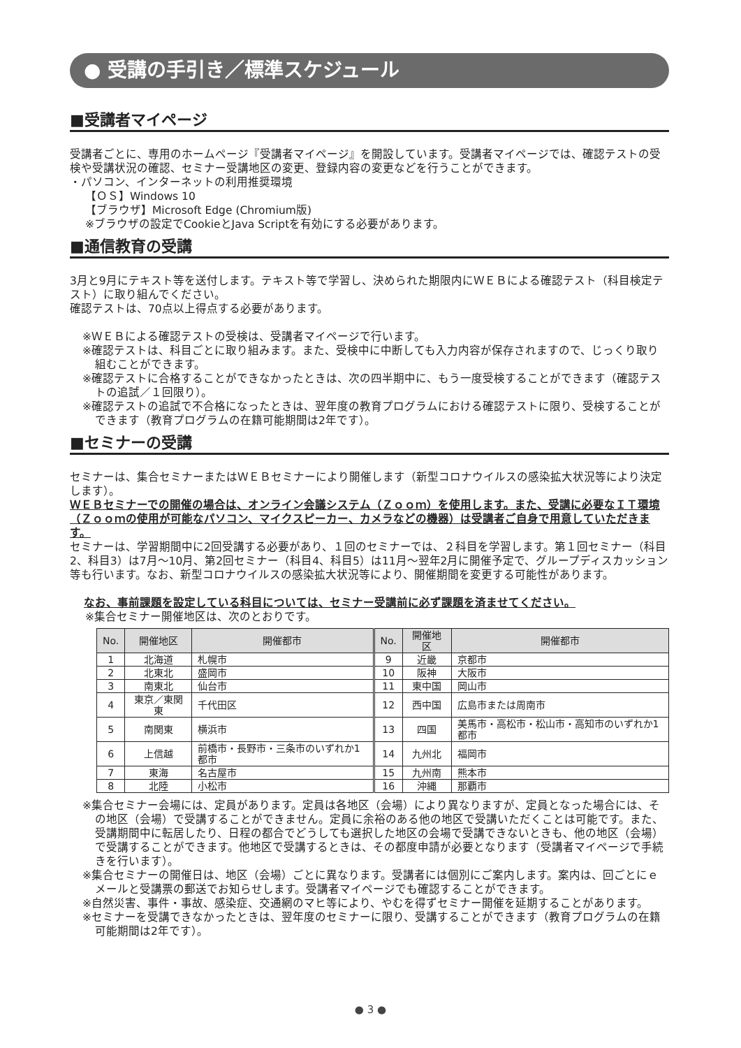● 受講の手引き／標準スケジュール
■受講者マイページ
受講者ごとに、専用のホームページ『受講者マイページ』を開設しています。受講者マイページでは、確認テストの受検や受講状況の確認、セミナー受講地区の変更、登録内容の変更などを行うことができます。
・パソコン、インターネットの利用推奨環境
【ＯＳ】Windows 10
【ブラウザ】Microsoft Edge (Chromium版)
※ブラウザの設定でCookieとJava Scriptを有効にする必要があります。
■通信教育の受講
3月と9月にテキスト等を送付します。テキスト等で学習し、決められた期限内にＷＥＢによる確認テスト（科目検定テスト）に取り組んでください。
確認テストは、70点以上得点する必要があります。
※ＷＥＢによる確認テストの受検は、受講者マイページで行います。
※確認テストは、科目ごとに取り組みます。また、受検中に中断しても入力内容が保存されますので、じっくり取り組むことができます。
※確認テストに合格することができなかったときは、次の四半期中に、もう一度受検することができます（確認テストの追試／１回限り）。
※確認テストの追試で不合格になったときは、翌年度の教育プログラムにおける確認テストに限り、受検することができます（教育プログラムの在籍可能期間は2年です）。
■セミナーの受講
セミナーは、集合セミナーまたはＷＥＢセミナーにより開催します（新型コロナウイルスの感染拡大状況等により決定します）。
ＷＥＢセミナーでの開催の場合は、オンライン会議システム（Ｚｏｏｍ）を使用します。また、受講に必要なＩＴ環境（Ｚｏｏｍの使用が可能なパソコン、マイクスピーカー、カメラなどの機器）は受講者ご自身で用意していただきます。
セミナーは、学習期間中に2回受講する必要があり、１回のセミナーでは、２科目を学習します。第１回セミナー（科目2、科目3）は7月〜10月、第2回セミナー（科目4、科目5）は11月〜翌年2月に開催予定で、グループディスカッション等も行います。なお、新型コロナウイルスの感染拡大状況等により、開催期間を変更する可能性があります。
なお、事前課題を設定している科目については、セミナー受講前に必ず課題を済ませてください。
※集合セミナー開催地区は、次のとおりです。
| No. | 開催地区 | 開催都市 | No. | 開催地区 | 開催都市 |
| --- | --- | --- | --- | --- | --- |
| 1 | 北海道 | 札幌市 | 9 | 近畿 | 京都市 |
| 2 | 北東北 | 盛岡市 | 10 | 阪神 | 大阪市 |
| 3 | 南東北 | 仙台市 | 11 | 東中国 | 岡山市 |
| 4 | 東京／東関東 | 千代田区 | 12 | 西中国 | 広島市または周南市 |
| 5 | 南関東 | 横浜市 | 13 | 四国 | 美馬市・高松市・松山市・高知市のいずれか1都市 |
| 6 | 上信越 | 前橋市・長野市・三条市のいずれか1都市 | 14 | 九州北 | 福岡市 |
| 7 | 東海 | 名古屋市 | 15 | 九州南 | 熊本市 |
| 8 | 北陸 | 小松市 | 16 | 沖縄 | 那覇市 |
※集合セミナー会場には、定員があります。定員は各地区（会場）により異なりますが、定員となった場合には、その地区（会場）で受講することができません。定員に余裕のある他の地区で受講いただくことは可能です。また、受講期間中に転居したり、日程の都合でどうしても選択した地区の会場で受講できないときも、他の地区（会場）で受講することができます。他地区で受講するときは、その都度申請が必要となります（受講者マイページで手続きを行います）。
※集合セミナーの開催日は、地区（会場）ごとに異なります。受講者には個別にご案内します。案内は、回ごとにｅメールと受講票の郵送でお知らせします。受講者マイページでも確認することができます。
※自然災害、事件・事故、感染症、交通網のマヒ等により、やむを得ずセミナー開催を延期することがあります。
※セミナーを受講できなかったときは、翌年度のセミナーに限り、受講することができます（教育プログラムの在籍可能期間は2年です）。
● 3 ●